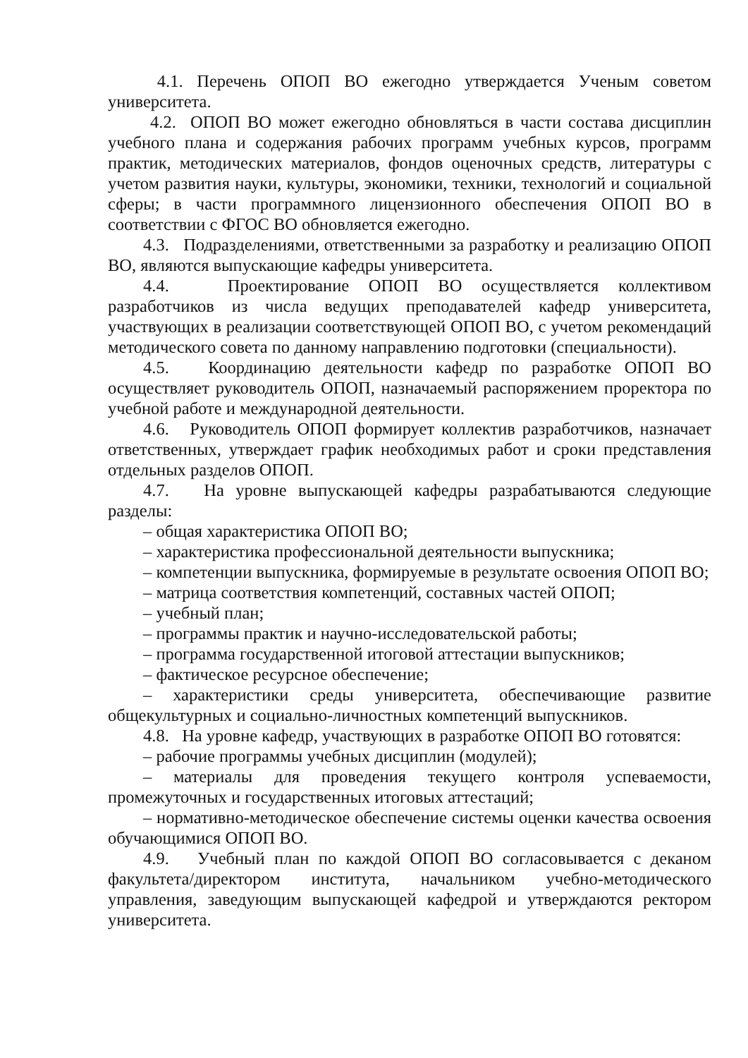4.1. Перечень ОПОП ВО ежегодно утверждается Ученым советом университета.
4.2. ОПОП ВО может ежегодно обновляться в части состава дисциплин учебного плана и содержания рабочих программ учебных курсов, программ практик, методических материалов, фондов оценочных средств, литературы с учетом развития науки, культуры, экономики, техники, технологий и социальной сферы; в части программного лицензионного обеспечения ОПОП ВО в соответствии с ФГОС ВО обновляется ежегодно.
4.3. Подразделениями, ответственными за разработку и реализацию ОПОП ВО, являются выпускающие кафедры университета.
4.4. Проектирование ОПОП ВО осуществляется коллективом разработчиков из числа ведущих преподавателей кафедр университета, участвующих в реализации соответствующей ОПОП ВО, с учетом рекомендаций методического совета по данному направлению подготовки (специальности).
4.5. Координацию деятельности кафедр по разработке ОПОП ВО осуществляет руководитель ОПОП, назначаемый распоряжением проректора по учебной работе и международной деятельности.
4.6. Руководитель ОПОП формирует коллектив разработчиков, назначает ответственных, утверждает график необходимых работ и сроки представления отдельных разделов ОПОП.
4.7. На уровне выпускающей кафедры разрабатываются следующие разделы:
– общая характеристика ОПОП ВО;
– характеристика профессиональной деятельности выпускника;
– компетенции выпускника, формируемые в результате освоения ОПОП ВО;
– матрица соответствия компетенций, составных частей ОПОП;
– учебный план;
– программы практик и научно-исследовательской работы;
– программа государственной итоговой аттестации выпускников;
– фактическое ресурсное обеспечение;
– характеристики среды университета, обеспечивающие развитие общекультурных и социально-личностных компетенций выпускников.
4.8. На уровне кафедр, участвующих в разработке ОПОП ВО готовятся:
– рабочие программы учебных дисциплин (модулей);
– материалы для проведения текущего контроля успеваемости, промежуточных и государственных итоговых аттестаций;
– нормативно-методическое обеспечение системы оценки качества освоения обучающимися ОПОП ВО.
4.9. Учебный план по каждой ОПОП ВО согласовывается с деканом факультета/директором института, начальником учебно-методического управления, заведующим выпускающей кафедрой и утверждаются ректором университета.